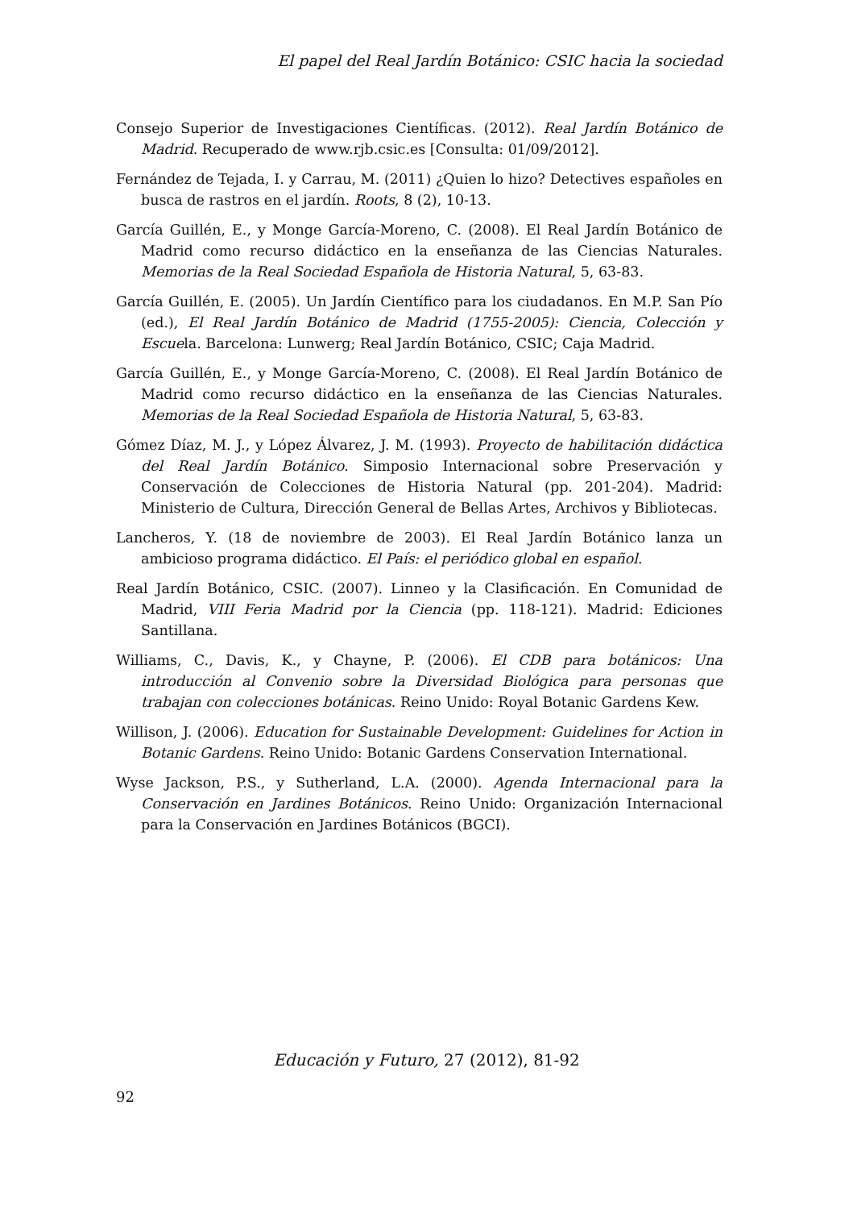El papel del Real Jardín Botánico: CSIC hacia la sociedad
Consejo Superior de Investigaciones Científicas. (2012). Real Jardín Botánico de Madrid. Recuperado de www.rjb.csic.es [Consulta: 01/09/2012].
Fernández de Tejada, I. y Carrau, M. (2011) ¿Quien lo hizo? Detectives españoles en busca de rastros en el jardín. Roots, 8 (2), 10-13.
García Guillén, E., y Monge García-Moreno, C. (2008). El Real Jardín Botánico de Madrid como recurso didáctico en la enseñanza de las Ciencias Naturales. Memorias de la Real Sociedad Española de Historia Natural, 5, 63-83.
García Guillén, E. (2005). Un Jardín Científico para los ciudadanos. En M.P. San Pío (ed.), El Real Jardín Botánico de Madrid (1755-2005): Ciencia, Colección y Escuela. Barcelona: Lunwerg; Real Jardín Botánico, CSIC; Caja Madrid.
García Guillén, E., y Monge García-Moreno, C. (2008). El Real Jardín Botánico de Madrid como recurso didáctico en la enseñanza de las Ciencias Naturales. Memorias de la Real Sociedad Española de Historia Natural, 5, 63-83.
Gómez Díaz, M. J., y López Álvarez, J. M. (1993). Proyecto de habilitación didáctica del Real Jardín Botánico. Simposio Internacional sobre Preservación y Conservación de Colecciones de Historia Natural (pp. 201-204). Madrid: Ministerio de Cultura, Dirección General de Bellas Artes, Archivos y Bibliotecas.
Lancheros, Y. (18 de noviembre de 2003). El Real Jardín Botánico lanza un ambicioso programa didáctico. El País: el periódico global en español.
Real Jardín Botánico, CSIC. (2007). Linneo y la Clasificación. En Comunidad de Madrid, VIII Feria Madrid por la Ciencia (pp. 118-121). Madrid: Ediciones Santillana.
Williams, C., Davis, K., y Chayne, P. (2006). El CDB para botánicos: Una introducción al Convenio sobre la Diversidad Biológica para personas que trabajan con colecciones botánicas. Reino Unido: Royal Botanic Gardens Kew.
Willison, J. (2006). Education for Sustainable Development: Guidelines for Action in Botanic Gardens. Reino Unido: Botanic Gardens Conservation International.
Wyse Jackson, P.S., y Sutherland, L.A. (2000). Agenda Internacional para la Conservación en Jardines Botánicos. Reino Unido: Organización Internacional para la Conservación en Jardines Botánicos (BGCI).
Educación y Futuro, 27 (2012), 81-92
92